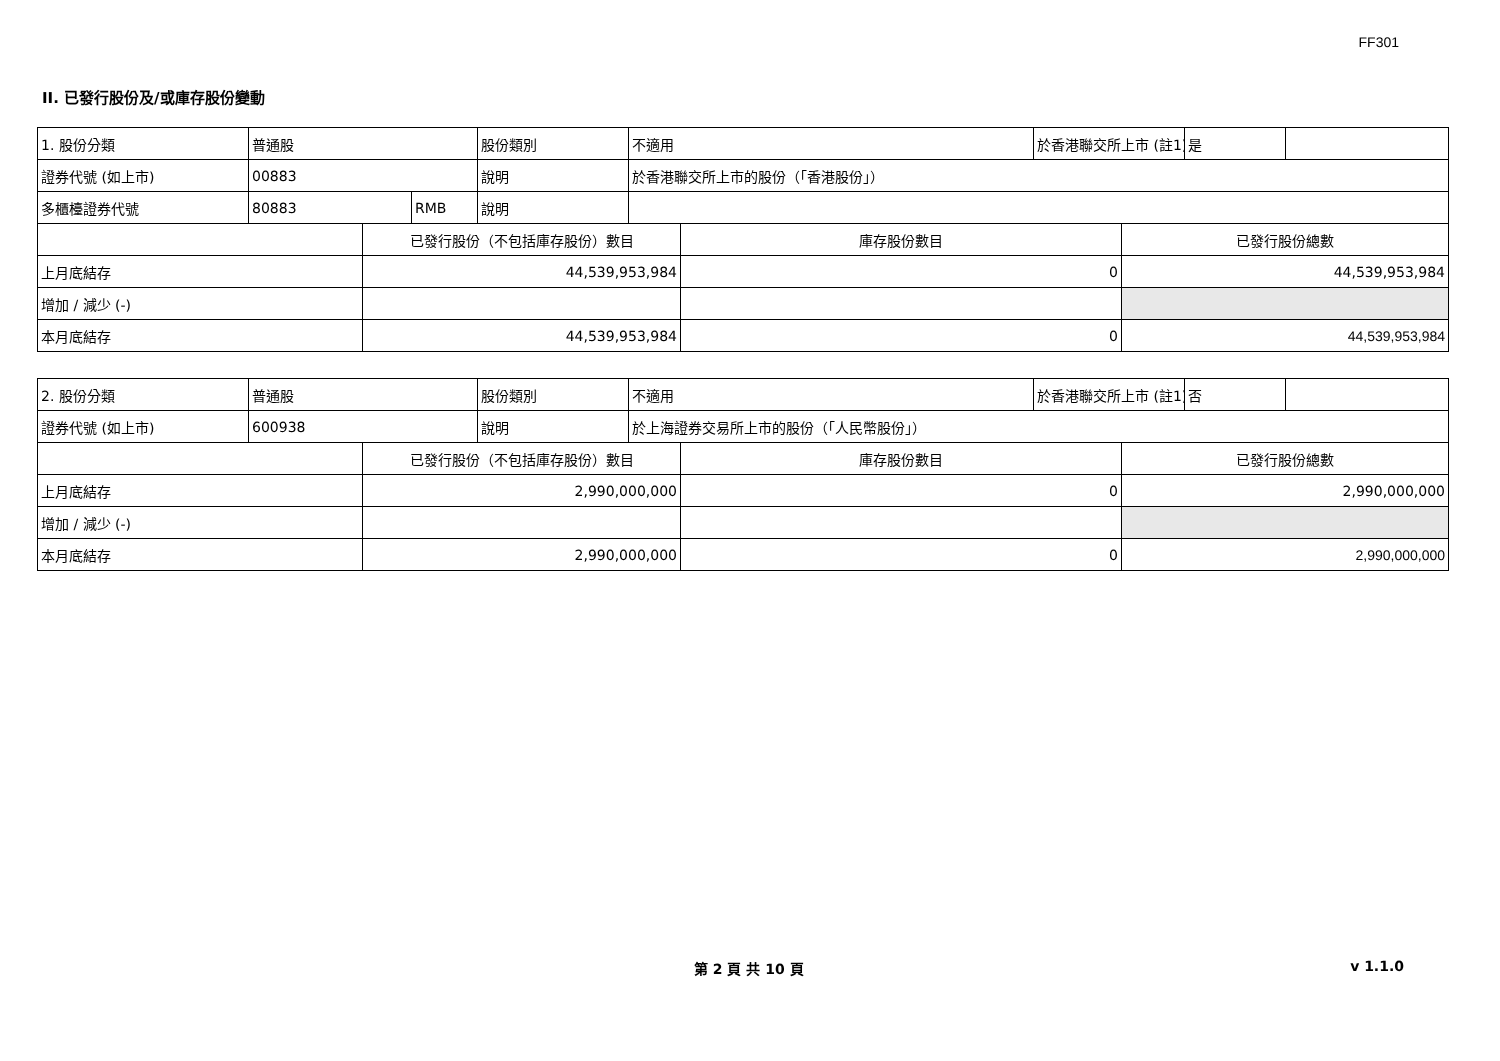FF301
II. 已發行股份及/或庫存股份變動
| 1. 股份分類 | 普通股 | | | 股份類別 | 不適用 | | 於香港聯交所上市 (註1) | | 是 | |
| 證券代號 (如上市) | 00883 | | | 說明 | 於香港聯交所上市的股份（「香港股份」） | | | | | |
| 多櫃檯證券代號 | 80883 | | RMB | 說明 | | | | | | |
| | | 已發行股份（不包括庫存股份）數目 | | | | 庫存股份數目 | | 已發行股份總數 | | |
| 上月底結存 | | 44,539,953,984 | | | | 0 | | 44,539,953,984 | | |
| 增加 / 減少 (-) | | | | | | | | | | |
| 本月底結存 | | 44,539,953,984 | | | | 0 | | 44,539,953,984 | | |
| 2. 股份分類 | 普通股 | | 股份類別 | 不適用 | | 於香港聯交所上市 (註1) | | 否 | |
| 證券代號 (如上市) | 600938 | | 說明 | 於上海證券交易所上市的股份（「人民幣股份」） | | | | | |
| | | 已發行股份（不包括庫存股份）數目 | | | 庫存股份數目 | | 已發行股份總數 | | |
| 上月底結存 | | 2,990,000,000 | | | 0 | | 2,990,000,000 | | |
| 增加 / 減少 (-) | | | | | | | | | |
| 本月底結存 | | 2,990,000,000 | | | 0 | | 2,990,000,000 | | |
第 2 頁 共 10 頁 v 1.1.0